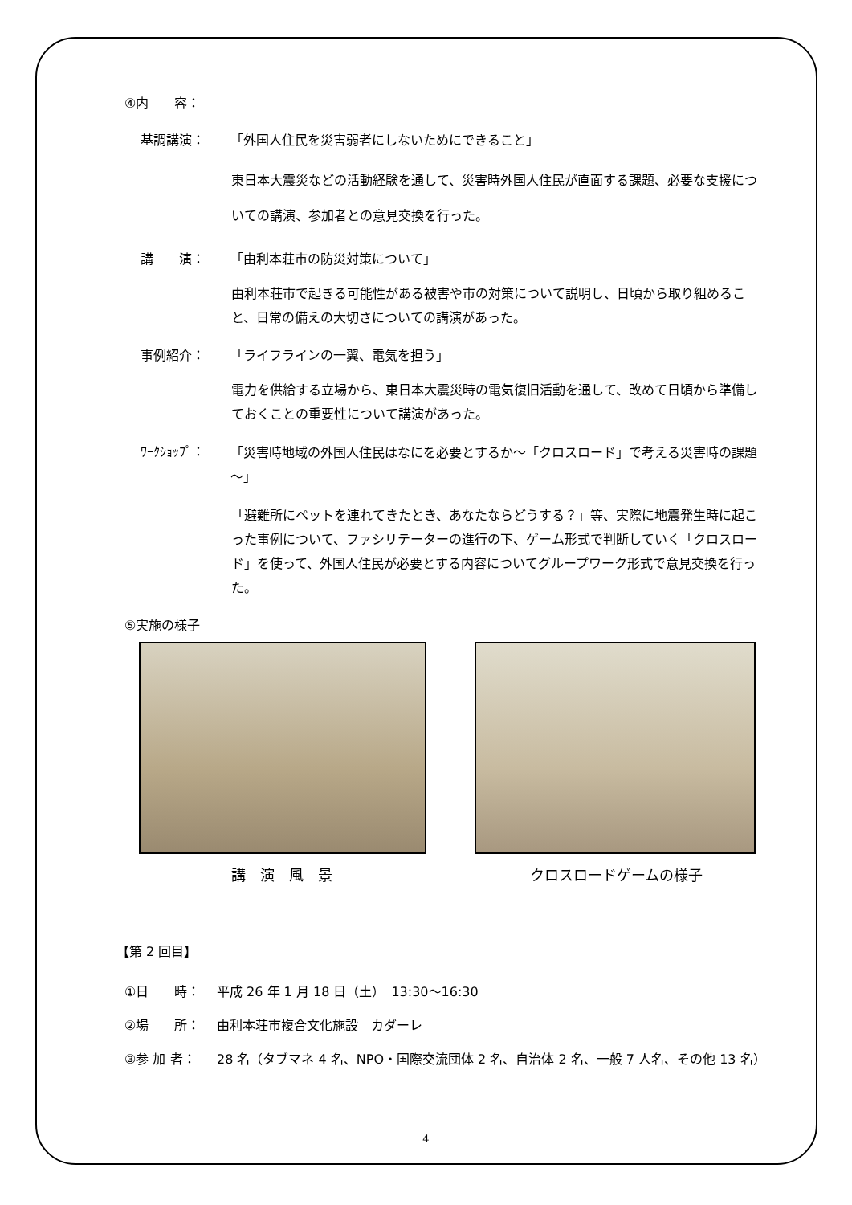④内　　容：
基調講演： 「外国人住民を災害弱者にしないためにできること」
東日本大震災などの活動経験を通して、災害時外国人住民が直面する課題、必要な支援についての講演、参加者との意見交換を行った。
講　　演： 「由利本荘市の防災対策について」
由利本荘市で起きる可能性がある被害や市の対策について説明し、日頃から取り組めること、日常の備えの大切さについての講演があった。
事例紹介： 「ライフラインの一翼、電気を担う」
電力を供給する立場から、東日本大震災時の電気復旧活動を通して、改めて日頃から準備しておくことの重要性について講演があった。
ﾜｰｸｼｮｯﾌﾟ： 「災害時地域の外国人住民はなにを必要とするか～「クロスロード」で考える災害時の課題～」
「避難所にペットを連れてきたとき、あなたならどうする？」等、実際に地震発生時に起こった事例について、ファシリテーターの進行の下、ゲーム形式で判断していく「クロスロード」を使って、外国人住民が必要とする内容についてグループワーク形式で意見交換を行った。
⑤実施の様子
講　演　風　景 クロスロードゲームの様子
【第 2 回目】
①日　　時： 平成 26 年 1 月 18 日（土）　13:30～16:30
②場　　所： 由利本荘市複合文化施設　カダーレ
③参 加 者： 28 名（タブマネ 4 名、NPO・国際交流団体 2 名、自治体 2 名、一般 7 人名、その他 13 名）
4